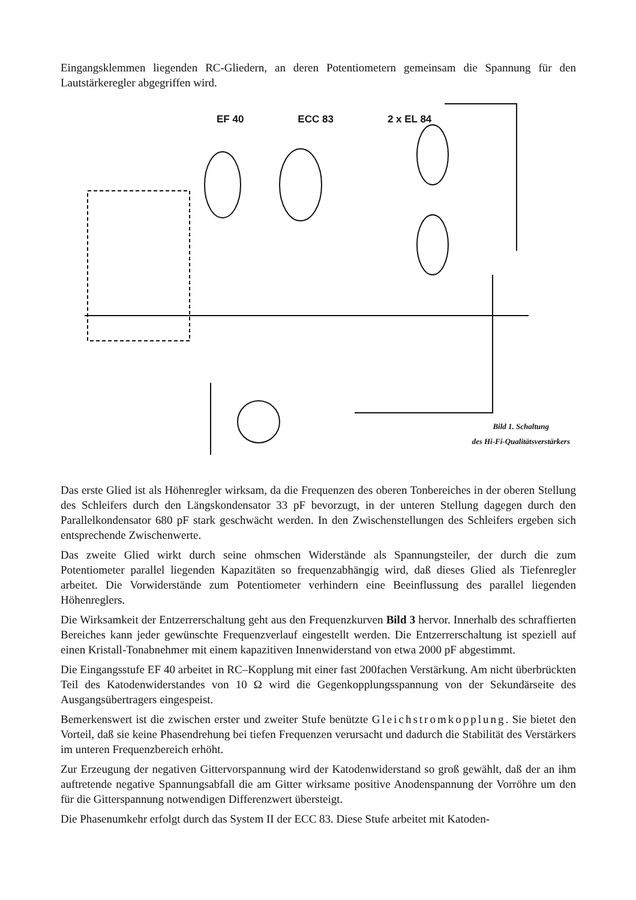Eingangsklemmen liegenden RC-Gliedern, an deren Potentiometern gemeinsam die Spannung für den Lautstärkeregler abgegriffen wird.
EF 40 ECC 83 2 x EL 84
Bild 1. Schaltung
des Hi-Fi-Qualitätsverstärkers
Das erste Glied ist als Höhenregler wirksam, da die Frequenzen des oberen Tonbereiches in der oberen Stellung des Schleifers durch den Längskondensator 33 pF bevorzugt, in der unteren Stellung dagegen durch den Parallelkondensator 680 pF stark geschwächt werden. In den Zwischenstellungen des Schleifers ergeben sich entsprechende Zwischenwerte.
Das zweite Glied wirkt durch seine ohmschen Widerstände als Spannungsteiler, der durch die zum Potentiometer parallel liegenden Kapazitäten so frequenzabhängig wird, daß dieses Glied als Tiefenregler arbeitet. Die Vorwiderstände zum Potentiometer verhindern eine Beeinflussung des parallel liegenden Höhenreglers.
Die Wirksamkeit der Entzerrerschaltung geht aus den Frequenzkurven Bild 3 hervor. Innerhalb des schraffierten Bereiches kann jeder gewünschte Frequenzverlauf eingestellt werden. Die Entzerrerschaltung ist speziell auf einen Kristall-Tonabnehmer mit einem kapazitiven Innenwiderstand von etwa 2000 pF abgestimmt.
Die Eingangsstufe EF 40 arbeitet in RC–Kopplung mit einer fast 200fachen Verstärkung. Am nicht überbrückten Teil des Katodenwiderstandes von 10 Ω wird die Gegenkopplungsspannung von der Sekundärseite des Ausgangsübertragers eingespeist.
Bemerkenswert ist die zwischen erster und zweiter Stufe benützte Gleichstromkopplung. Sie bietet den Vorteil, daß sie keine Phasendrehung bei tiefen Frequenzen verursacht und dadurch die Stabilität des Verstärkers im unteren Frequenzbereich erhöht.
Zur Erzeugung der negativen Gittervorspannung wird der Katodenwiderstand so groß gewählt, daß der an ihm auftretende negative Spannungsabfall die am Gitter wirksame positive Anodenspannung der Vorröhre um den für die Gitterspannung notwendigen Differenzwert übersteigt.
Die Phasenumkehr erfolgt durch das System II der ECC 83. Diese Stufe arbeitet mit Katoden-